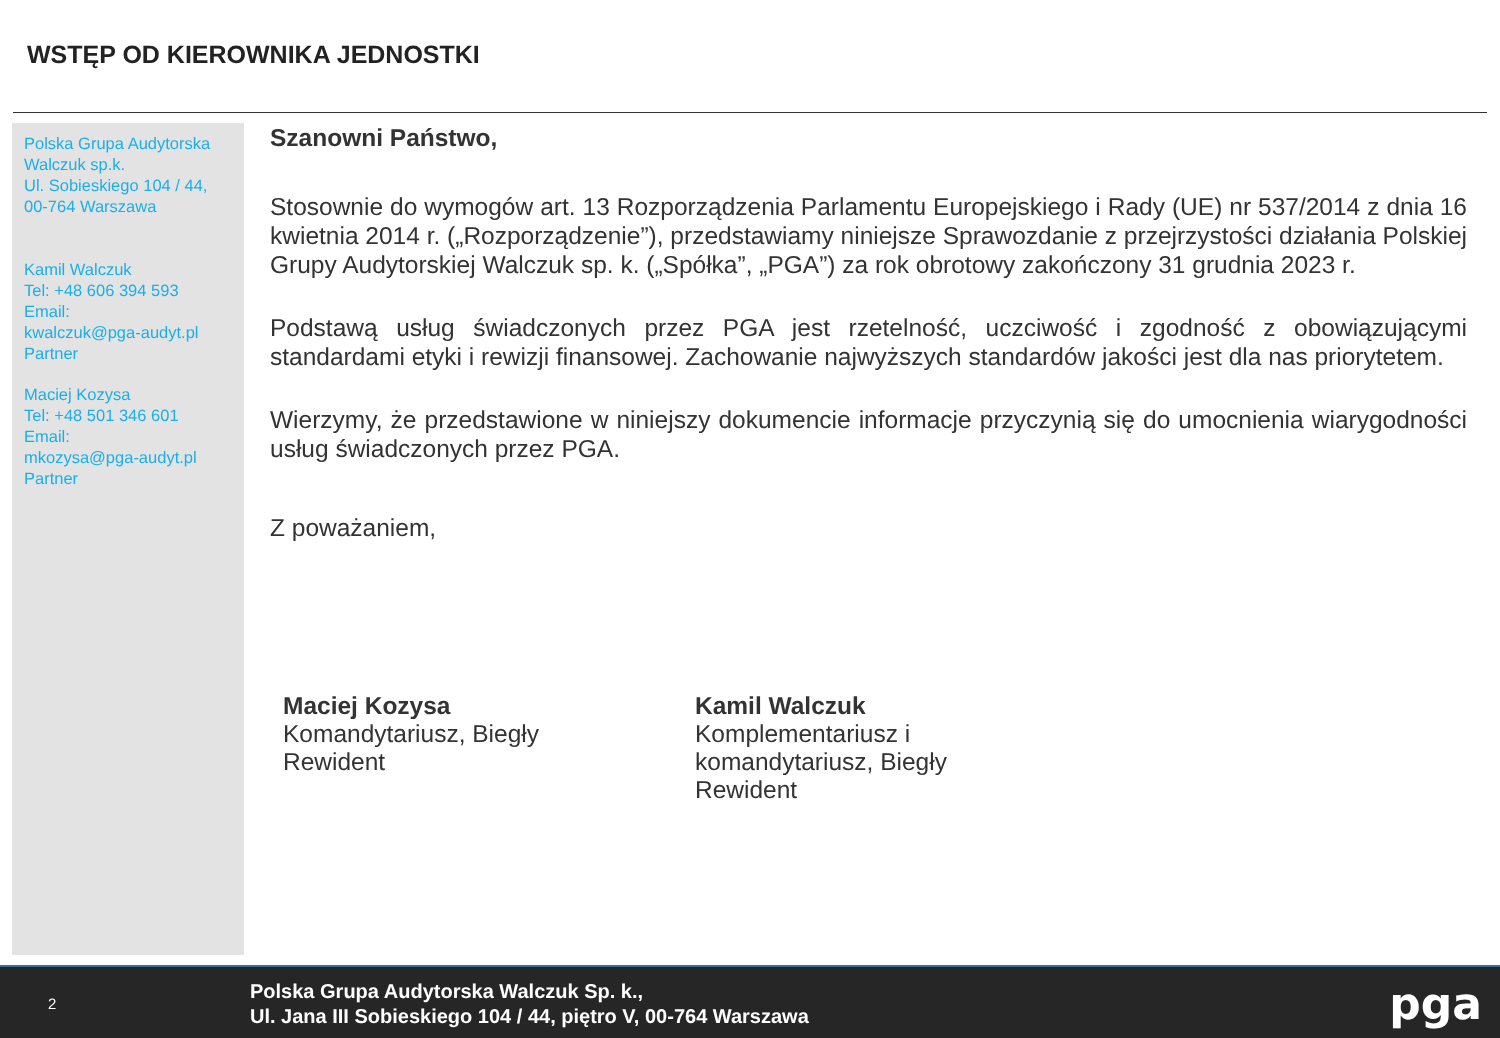WSTĘP OD KIEROWNIKA JEDNOSTKI
Polska Grupa Audytorska Walczuk sp.k.
Ul. Sobieskiego 104 / 44,
00-764 Warszawa
Kamil Walczuk
Tel: +48 606 394 593
Email:
kwalczuk@pga-audyt.pl
Partner
Maciej Kozysa
Tel: +48 501 346 601
Email:
mkozysa@pga-audyt.pl
Partner
Szanowni Państwo,
Stosownie do wymogów art. 13 Rozporządzenia Parlamentu Europejskiego i Rady (UE) nr 537/2014 z dnia 16 kwietnia 2014 r. („Rozporządzenie”), przedstawiamy niniejsze Sprawozdanie z przejrzystości działania Polskiej Grupy Audytorskiej Walczuk sp. k. („Spółka”, „PGA”) za rok obrotowy zakończony 31 grudnia 2023 r.
Podstawą usług świadczonych przez PGA jest rzetelność, uczciwość i zgodność z obowiązującymi standardami etyki i rewizji finansowej. Zachowanie najwyższych standardów jakości jest dla nas priorytetem.
Wierzymy, że przedstawione w niniejszy dokumencie informacje przyczynią się do umocnienia wiarygodności usług świadczonych przez PGA.
Z poważaniem,
Maciej Kozysa
Komandytariusz, Biegły
Rewident
Kamil Walczuk
Komplementariusz i komandytariusz, Biegły Rewident
2
Polska Grupa Audytorska Walczuk Sp. k.,
Ul. Jana III Sobieskiego 104 / 44, piętro V, 00-764 Warszawa
pga